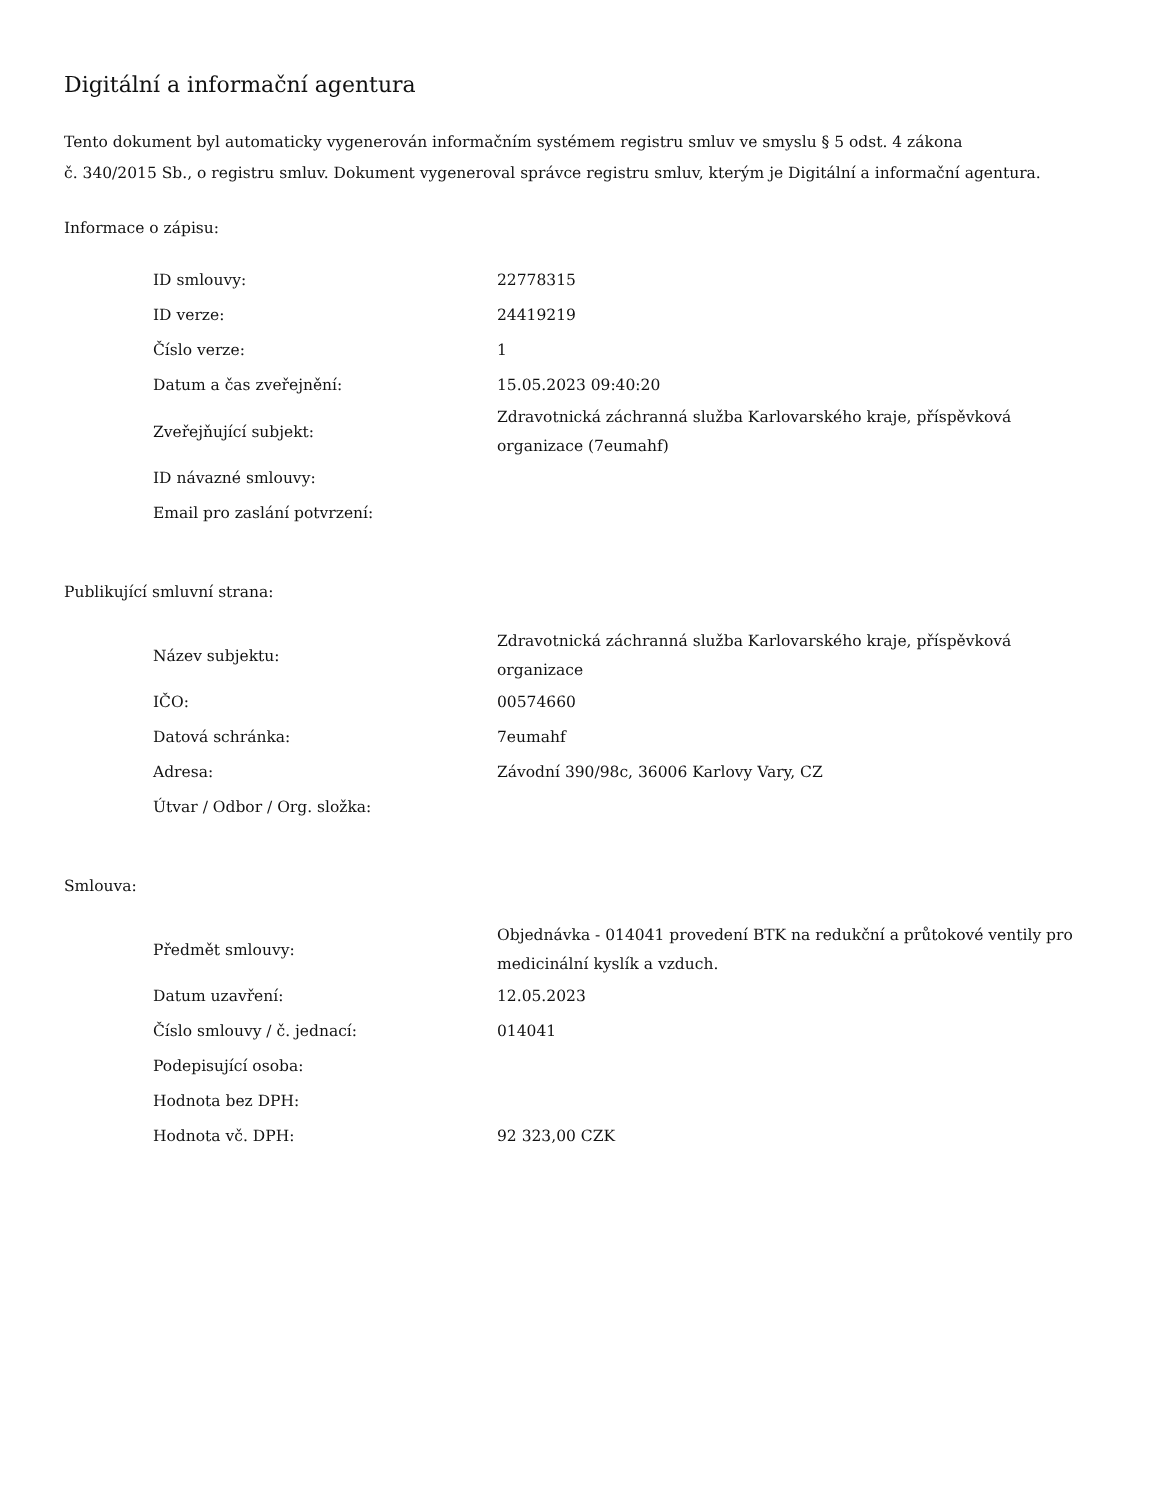Digitální a informační agentura
Tento dokument byl automaticky vygenerován informačním systémem registru smluv ve smyslu § 5 odst. 4 zákona
č. 340/2015 Sb., o registru smluv. Dokument vygeneroval správce registru smluv, kterým je Digitální a informační agentura.
Informace o zápisu:
| ID smlouvy: | 22778315 |
| ID verze: | 24419219 |
| Číslo verze: | 1 |
| Datum a čas zveřejnění: | 15.05.2023 09:40:20 |
| Zveřejňující subjekt: | Zdravotnická záchranná služba Karlovarského kraje, příspěvková organizace (7eumahf) |
| ID návazné smlouvy: | |
| Email pro zaslání potvrzení: | |
Publikující smluvní strana:
| Název subjektu: | Zdravotnická záchranná služba Karlovarského kraje, příspěvková organizace |
| IČO: | 00574660 |
| Datová schránka: | 7eumahf |
| Adresa: | Závodní 390/98c, 36006 Karlovy Vary, CZ |
| Útvar / Odbor / Org. složka: | |
Smlouva:
| Předmět smlouvy: | Objednávka - 014041 provedení BTK na redukční a průtokové ventily pro medicinální kyslík a vzduch. |
| Datum uzavření: | 12.05.2023 |
| Číslo smlouvy / č. jednací: | 014041 |
| Podepisující osoba: | |
| Hodnota bez DPH: | |
| Hodnota vč. DPH: | 92 323,00 CZK |